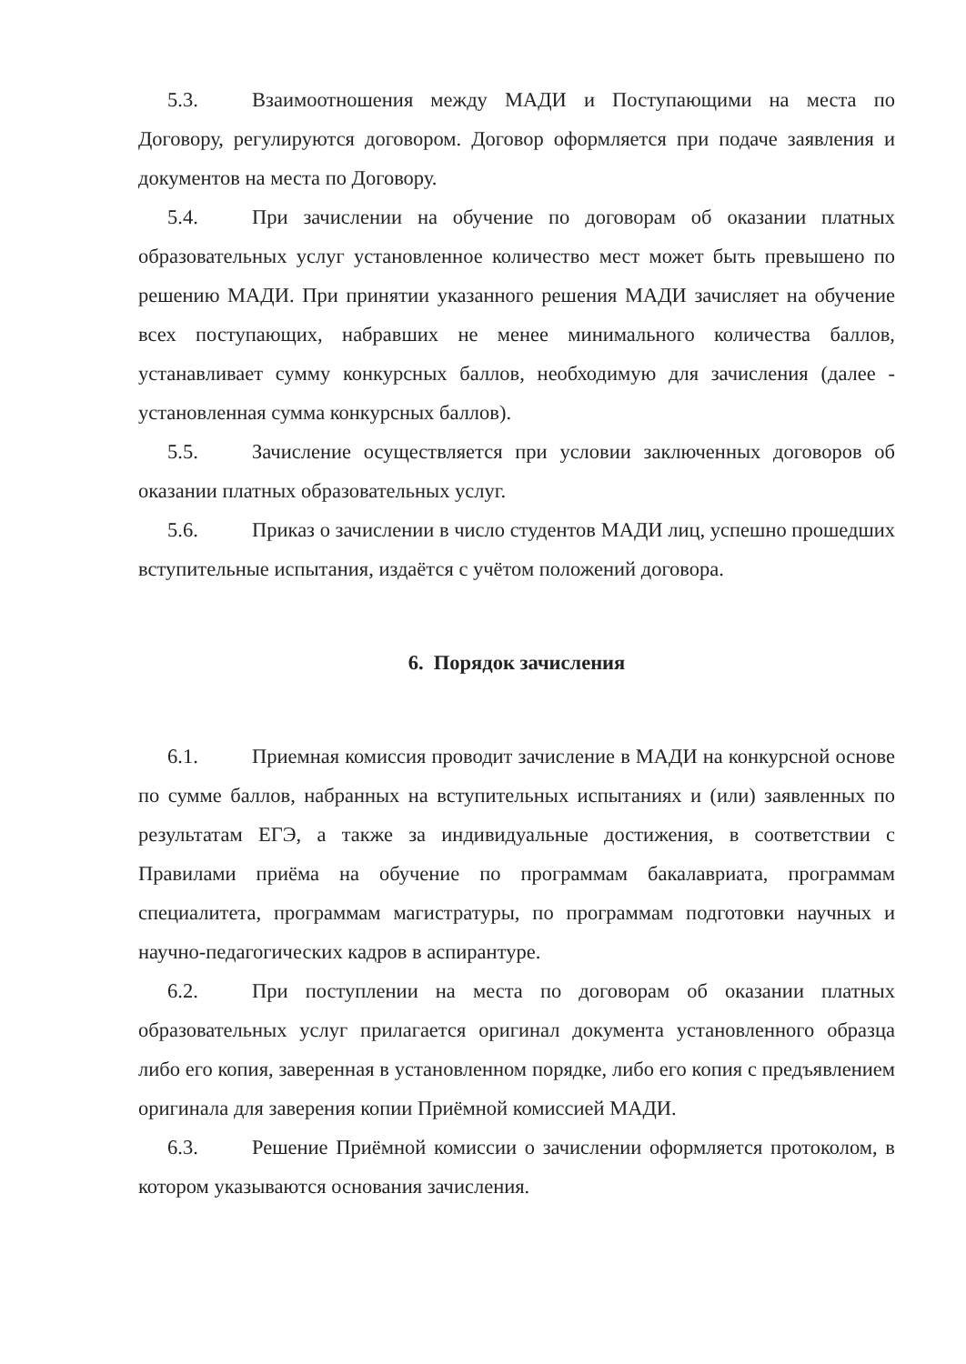5.3. Взаимоотношения между МАДИ и Поступающими на места по Договору, регулируются договором. Договор оформляется при подаче заявления и документов на места по Договору.
5.4. При зачислении на обучение по договорам об оказании платных образовательных услуг установленное количество мест может быть превышено по решению МАДИ. При принятии указанного решения МАДИ зачисляет на обучение всех поступающих, набравших не менее минимального количества баллов, устанавливает сумму конкурсных баллов, необходимую для зачисления (далее - установленная сумма конкурсных баллов).
5.5. Зачисление осуществляется при условии заключенных договоров об оказании платных образовательных услуг.
5.6. Приказ о зачислении в число студентов МАДИ лиц, успешно прошедших вступительные испытания, издаётся с учётом положений договора.
6. Порядок зачисления
6.1. Приемная комиссия проводит зачисление в МАДИ на конкурсной основе по сумме баллов, набранных на вступительных испытаниях и (или) заявленных по результатам ЕГЭ, а также за индивидуальные достижения, в соответствии с Правилами приёма на обучение по программам бакалавриата, программам специалитета, программам магистратуры, по программам подготовки научных и научно-педагогических кадров в аспирантуре.
6.2. При поступлении на места по договорам об оказании платных образовательных услуг прилагается оригинал документа установленного образца либо его копия, заверенная в установленном порядке, либо его копия с предъявлением оригинала для заверения копии Приёмной комиссией МАДИ.
6.3. Решение Приёмной комиссии о зачислении оформляется протоколом, в котором указываются основания зачисления.